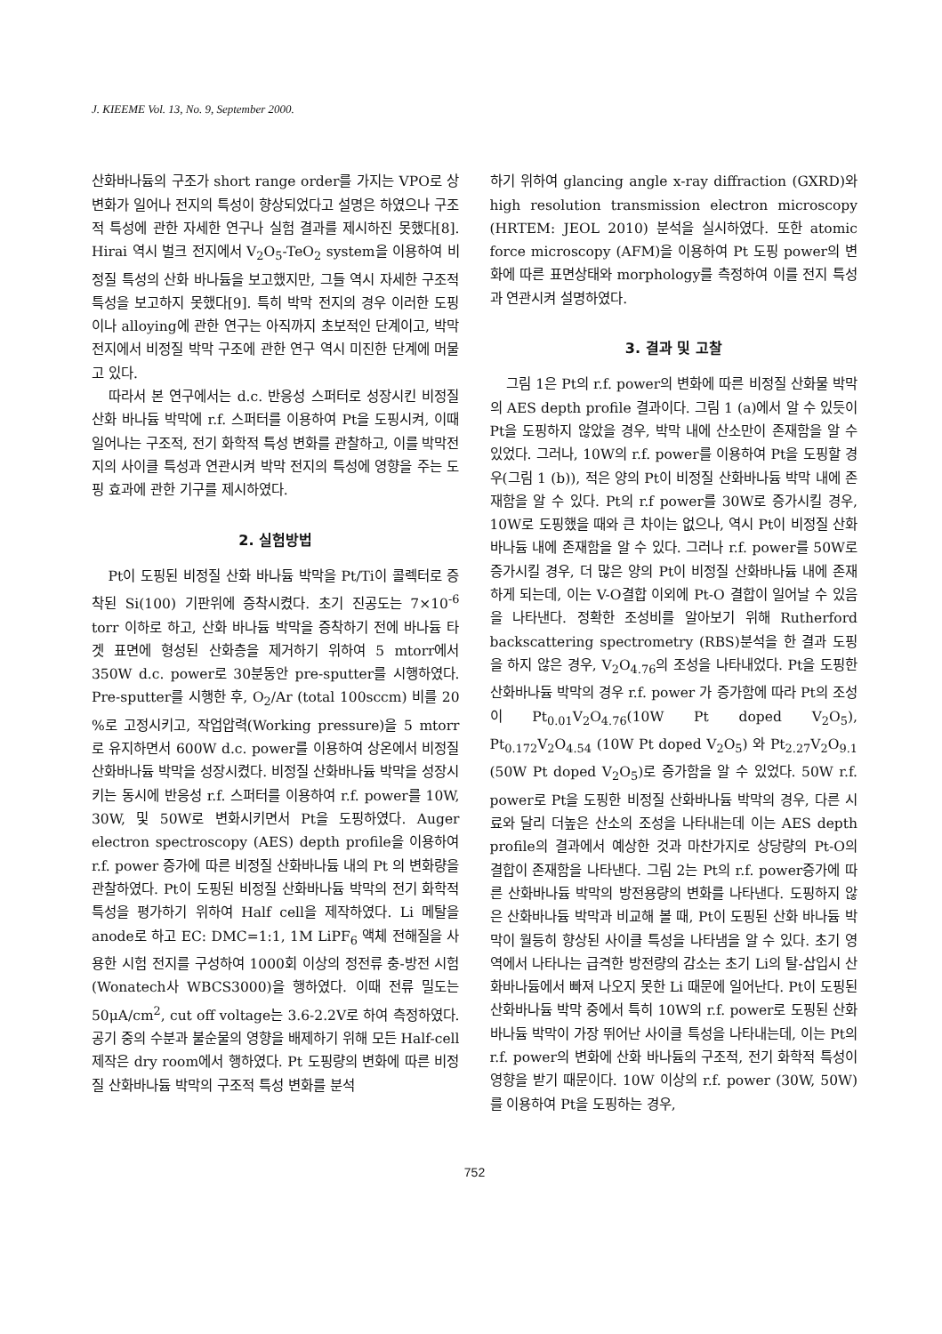J. KIEEME Vol. 13, No. 9, September 2000.
산화바나듐의 구조가 short range order를 가지는 VPO로 상변화가 일어나 전지의 특성이 향상되었다고 설명은 하였으나 구조적 특성에 관한 자세한 연구나 실험 결과를 제시하진 못했다[8]. Hirai 역시 벌크 전지에서 V<sub>2</sub>O<sub>5</sub>-TeO<sub>2</sub> system을 이용하여 비정질 특성의 산화 바나듐을 보고했지만, 그들 역시 자세한 구조적 특성을 보고하지 못했다[9]. 특히 박막 전지의 경우 이러한 도핑이나 alloying에 관한 연구는 아직까지 초보적인 단계이고, 박막 전지에서 비정질 박막 구조에 관한 연구 역시 미진한 단계에 머물고 있다.
따라서 본 연구에서는 d.c. 반응성 스퍼터로 성장시킨 비정질 산화 바나듐 박막에 r.f. 스퍼터를 이용하여 Pt을 도핑시켜, 이때 일어나는 구조적, 전기 화학적 특성 변화를 관찰하고, 이를 박막전지의 사이클 특성과 연관시켜 박막 전지의 특성에 영향을 주는 도핑 효과에 관한 기구를 제시하였다.
2. 실험방법
Pt이 도핑된 비정질 산화 바나듐 박막을 Pt/Ti이 콜렉터로 증착된 Si(100) 기판위에 증착시켰다. 초기 진공도는 7×10<sup>-6</sup> torr 이하로 하고, 산화 바나듐 박막을 증착하기 전에 바나듐 타겟 표면에 형성된 산화층을 제거하기 위하여 5 mtorr에서 350W d.c. power로 30분동안 pre-sputter를 시행하였다. Pre-sputter를 시행한 후, O<sub>2</sub>/Ar (total 100sccm) 비를 20 %로 고정시키고, 작업압력(Working pressure)을 5 mtorr 로 유지하면서 600W d.c. power를 이용하여 상온에서 비정질 산화바나듐 박막을 성장시켰다. 비정질 산화바나듐 박막을 성장시키는 동시에 반응성 r.f. 스퍼터를 이용하여 r.f. power를 10W, 30W, 및 50W로 변화시키면서 Pt을 도핑하였다. Auger electron spectroscopy (AES) depth profile을 이용하여 r.f. power 증가에 따른 비정질 산화바나듐 내의 Pt 의 변화량을 관찰하였다. Pt이 도핑된 비정질 산화바나듐 박막의 전기 화학적 특성을 평가하기 위하여 Half cell을 제작하였다. Li 메탈을 anode로 하고 EC: DMC=1:1, 1M LiPF<sub>6</sub> 액체 전해질을 사용한 시험 전지를 구성하여 1000회 이상의 정전류 충-방전 시험(Wonatech사 WBCS3000)을 행하였다. 이때 전류 밀도는 50μA/cm<sup>2</sup>, cut off voltage는 3.6-2.2V로 하여 측정하였다. 공기 중의 수분과 불순물의 영향을 배제하기 위해 모든 Half-cell 제작은 dry room에서 행하였다. Pt 도핑량의 변화에 따른 비정질 산화바나듐 박막의 구조적 특성 변화를 분석
하기 위하여 glancing angle x-ray diffraction (GXRD)와 high resolution transmission electron microscopy (HRTEM: JEOL 2010) 분석을 실시하였다. 또한 atomic force microscopy (AFM)을 이용하여 Pt 도핑 power의 변화에 따른 표면상태와 morphology를 측정하여 이를 전지 특성과 연관시켜 설명하였다.
3. 결과 및 고찰
그림 1은 Pt의 r.f. power의 변화에 따른 비정질 산화물 박막의 AES depth profile 결과이다. 그림 1 (a)에서 알 수 있듯이 Pt을 도핑하지 않았을 경우, 박막 내에 산소만이 존재함을 알 수 있었다. 그러나, 10W의 r.f. power를 이용하여 Pt을 도핑할 경우(그림 1 (b)), 적은 양의 Pt이 비정질 산화바나듐 박막 내에 존재함을 알 수 있다. Pt의 r.f power를 30W로 증가시킬 경우, 10W로 도핑했을 때와 큰 차이는 없으나, 역시 Pt이 비정질 산화 바나듐 내에 존재함을 알 수 있다. 그러나 r.f. power를 50W로 증가시킬 경우, 더 많은 양의 Pt이 비정질 산화바나듐 내에 존재하게 되는데, 이는 V-O결합 이외에 Pt-O 결합이 일어날 수 있음을 나타낸다. 정확한 조성비를 알아보기 위해 Rutherford backscattering spectrometry (RBS)분석을 한 결과 도핑을 하지 않은 경우, V<sub>2</sub>O<sub>4.76</sub>의 조성을 나타내었다. Pt을 도핑한 산화바나듐 박막의 경우 r.f. power 가 증가함에 따라 Pt의 조성이 Pt<sub>0.01</sub>V<sub>2</sub>O<sub>4.76</sub>(10W Pt doped V<sub>2</sub>O<sub>5</sub>), Pt<sub>0.172</sub>V<sub>2</sub>O<sub>4.54</sub> (10W Pt doped V<sub>2</sub>O<sub>5</sub>) 와 Pt<sub>2.27</sub>V<sub>2</sub>O<sub>9.1</sub> (50W Pt doped V<sub>2</sub>O<sub>5</sub>)로 증가함을 알 수 있었다. 50W r.f. power로 Pt을 도핑한 비정질 산화바나듐 박막의 경우, 다른 시료와 달리 더높은 산소의 조성을 나타내는데 이는 AES depth profile의 결과에서 예상한 것과 마찬가지로 상당량의 Pt-O의 결합이 존재함을 나타낸다. 그림 2는 Pt의 r.f. power증가에 따른 산화바나듐 박막의 방전용량의 변화를 나타낸다. 도핑하지 않은 산화바나듐 박막과 비교해 볼 때, Pt이 도핑된 산화 바나듐 박막이 월등히 향상된 사이클 특성을 나타냄을 알 수 있다. 초기 영역에서 나타나는 급격한 방전량의 감소는 초기 Li의 탈-삽입시 산화바나듐에서 빠져 나오지 못한 Li 때문에 일어난다. Pt이 도핑된 산화바나듐 박막 중에서 특히 10W의 r.f. power로 도핑된 산화 바나듐 박막이 가장 뛰어난 사이클 특성을 나타내는데, 이는 Pt의 r.f. power의 변화에 산화 바나듐의 구조적, 전기 화학적 특성이 영향을 받기 때문이다. 10W 이상의 r.f. power (30W, 50W)를 이용하여 Pt을 도핑하는 경우,
752